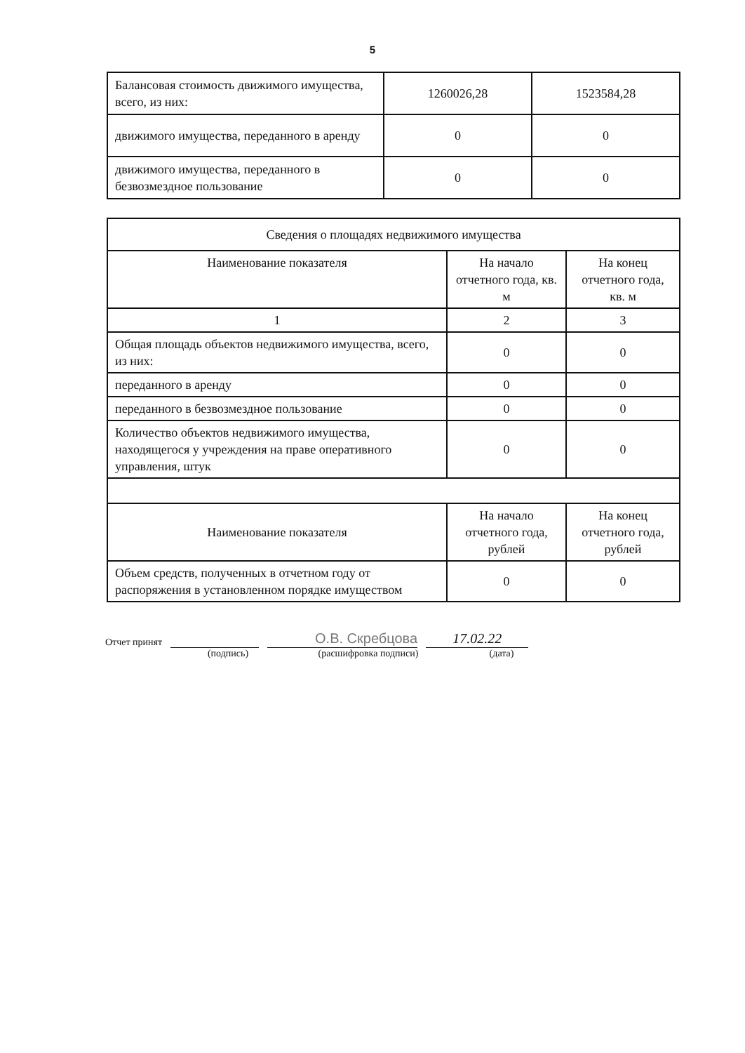5
| Балансовая стоимость движимого имущества, всего, из них: | 1260026,28 | 1523584,28 |
| движимого имущества, переданного в аренду | 0 | 0 |
| движимого имущества, переданного в безвозмездное пользование | 0 | 0 |
| Сведения о площадях недвижимого имущества | | |
| --- | --- | --- |
| Наименование показателя | На начало отчетного года, кв. м | На конец отчетного года, кв. м |
| 1 | 2 | 3 |
| Общая площадь объектов недвижимого имущества, всего, из них: | 0 | 0 |
| переданного в аренду | 0 | 0 |
| переданного в безвозмездное пользование | 0 | 0 |
| Количество объектов недвижимого имущества, находящегося у учреждения на праве оперативного управления, штук | 0 | 0 |
| Наименование показателя | На начало отчетного года, рублей | На конец отчетного года, рублей |
| Объем средств, полученных в отчетном году от распоряжения в установленном порядке имуществом | 0 | 0 |
Отчет принят О.В. Скребцова 17.02.22
(подпись) (расшифровка подписи) (дата)